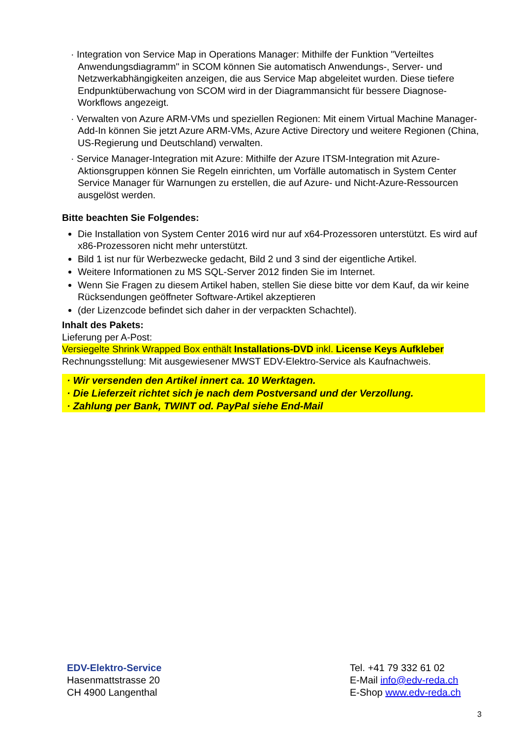· Integration von Service Map in Operations Manager: Mithilfe der Funktion "Verteiltes Anwendungsdiagramm" in SCOM können Sie automatisch Anwendungs-, Server- und Netzwerkabhängigkeiten anzeigen, die aus Service Map abgeleitet wurden. Diese tiefere Endpunktüberwachung von SCOM wird in der Diagrammansicht für bessere Diagnose-Workflows angezeigt.
· Verwalten von Azure ARM-VMs und speziellen Regionen: Mit einem Virtual Machine Manager-Add-In können Sie jetzt Azure ARM-VMs, Azure Active Directory und weitere Regionen (China, US-Regierung und Deutschland) verwalten.
· Service Manager-Integration mit Azure: Mithilfe der Azure ITSM-Integration mit Azure-Aktionsgruppen können Sie Regeln einrichten, um Vorfälle automatisch in System Center Service Manager für Warnungen zu erstellen, die auf Azure- und Nicht-Azure-Ressourcen ausgelöst werden.
Bitte beachten Sie Folgendes:
Die Installation von System Center 2016 wird nur auf x64-Prozessoren unterstützt. Es wird auf x86-Prozessoren nicht mehr unterstützt.
Bild 1 ist nur für Werbezwecke gedacht, Bild 2 und 3 sind der eigentliche Artikel.
Weitere Informationen zu MS SQL-Server 2012 finden Sie im Internet.
Wenn Sie Fragen zu diesem Artikel haben, stellen Sie diese bitte vor dem Kauf, da wir keine Rücksendungen geöffneter Software-Artikel akzeptieren
(der Lizenzcode befindet sich daher in der verpackten Schachtel).
Inhalt des Pakets:
Lieferung per A-Post:
Versiegelte Shrink Wrapped Box enthält Installations-DVD inkl. License Keys Aufkleber
Rechnungsstellung: Mit ausgewiesener MWST EDV-Elektro-Service als Kaufnachweis.
· Wir versenden den Artikel innert ca. 10 Werktagen.
· Die Lieferzeit richtet sich je nach dem Postversand und der Verzollung.
· Zahlung per Bank, TWINT od. PayPal siehe End-Mail
EDV-Elektro-Service
Hasenmattstrasse 20
CH 4900 Langenthal
Tel. +41 79 332 61 02
E-Mail info@edv-reda.ch
E-Shop www.edv-reda.ch
3